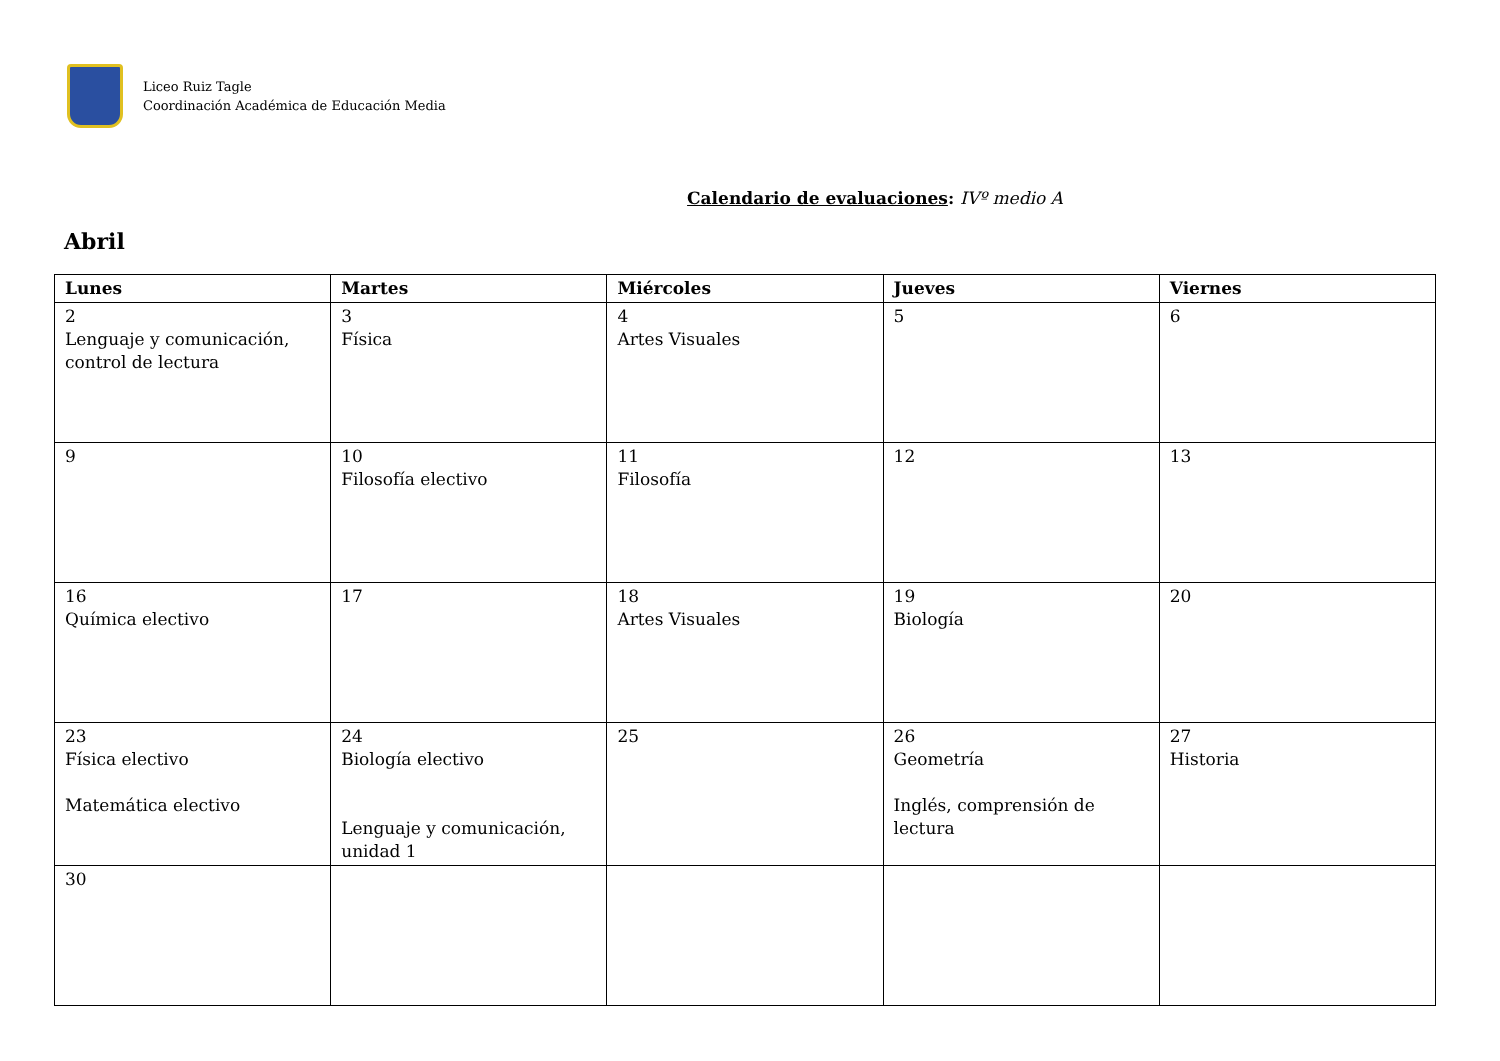Liceo Ruiz Tagle
Coordinación Académica de Educación Media
Calendario de evaluaciones: IVº medio A
Abril
| Lunes | Martes | Miércoles | Jueves | Viernes |
| --- | --- | --- | --- | --- |
| 2 Lenguaje y comunicación, control de lectura | 3 Física | 4 Artes Visuales | 5 | 6 |
| 9 | 10 Filosofía electivo | 11 Filosofía | 12 | 13 |
| 16 Química electivo | 17 | 18 Artes Visuales | 19 Biología | 20 |
| 23 Física electivo Matemática electivo | 24 Biología electivo Lenguaje y comunicación, unidad 1 | 25 | 26 Geometría Inglés, comprensión de lectura | 27 Historia |
| 30 | | | | |